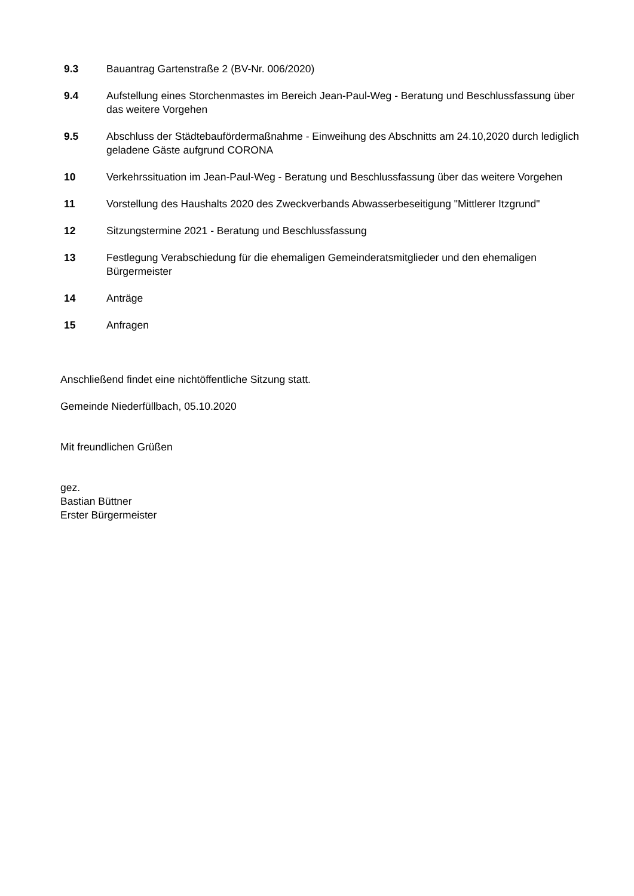9.3 Bauantrag Gartenstraße 2 (BV-Nr. 006/2020)
9.4 Aufstellung eines Storchenmastes im Bereich Jean-Paul-Weg - Beratung und Beschlussfassung über das weitere Vorgehen
9.5 Abschluss der Städtebaufördermaßnahme - Einweihung des Abschnitts am 24.10,2020 durch lediglich geladene Gäste aufgrund CORONA
10 Verkehrssituation im Jean-Paul-Weg - Beratung und Beschlussfassung über das weitere Vorgehen
11 Vorstellung des Haushalts 2020 des Zweckverbands Abwasserbeseitigung "Mittlerer Itzgrund"
12 Sitzungstermine 2021 - Beratung und Beschlussfassung
13 Festlegung Verabschiedung für die ehemaligen Gemeinderatsmitglieder und den ehemaligen Bürgermeister
14 Anträge
15 Anfragen
Anschließend findet eine nichtöffentliche Sitzung statt.
Gemeinde Niederfüllbach, 05.10.2020
Mit freundlichen Grüßen
gez.
Bastian Büttner
Erster Bürgermeister